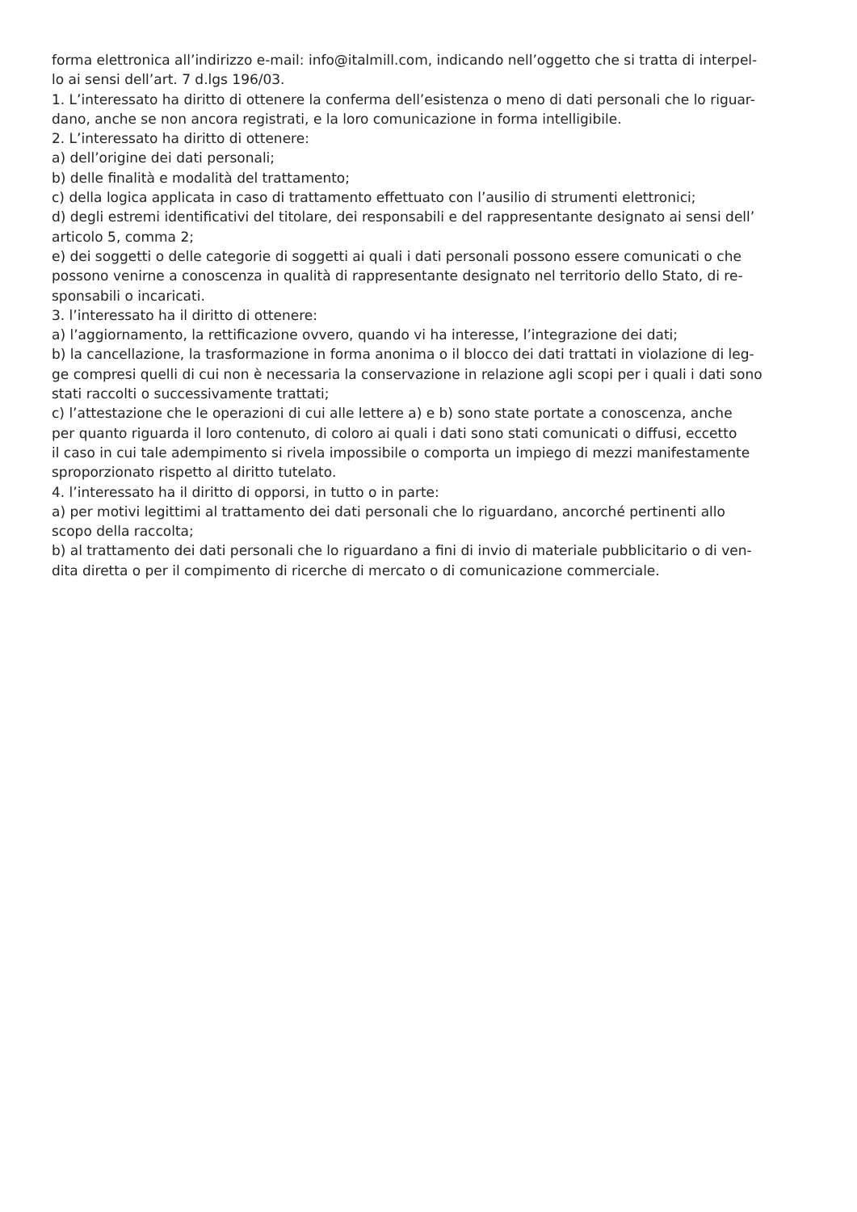forma elettronica all’indirizzo e-mail: info@italmill.com, indicando nell’oggetto che si tratta di interpel-
lo ai sensi dell’art. 7 d.lgs 196/03.
1. L’interessato ha diritto di ottenere la conferma dell’esistenza o meno di dati personali che lo riguar-
dano, anche se non ancora registrati, e la loro comunicazione in forma intelligibile.
2. L’interessato ha diritto di ottenere:
a) dell’origine dei dati personali;
b) delle finalità e modalità del trattamento;
c) della logica applicata in caso di trattamento effettuato con l’ausilio di strumenti elettronici;
d) degli estremi identificativi del titolare, dei responsabili e del rappresentante designato ai sensi dell’
articolo 5, comma 2;
e) dei soggetti o delle categorie di soggetti ai quali i dati personali possono essere comunicati o che
possono venirne a conoscenza in qualità di rappresentante designato nel territorio dello Stato, di re-
sponsabili o incaricati.
3. l’interessato ha il diritto di ottenere:
a) l’aggiornamento, la rettificazione ovvero, quando vi ha interesse, l’integrazione dei dati;
b) la cancellazione, la trasformazione in forma anonima o il blocco dei dati trattati in violazione di leg-
ge compresi quelli di cui non è necessaria la conservazione in relazione agli scopi per i quali i dati sono
stati raccolti o successivamente trattati;
c) l’attestazione che le operazioni di cui alle lettere a) e b) sono state portate a conoscenza, anche
per quanto riguarda il loro contenuto, di coloro ai quali i dati sono stati comunicati o diffusi, eccetto
il caso in cui tale adempimento si rivela impossibile o comporta un impiego di mezzi manifestamente
sproporzionato rispetto al diritto tutelato.
4. l’interessato ha il diritto di opporsi, in tutto o in parte:
a) per motivi legittimi al trattamento dei dati personali che lo riguardano, ancorché pertinenti allo
scopo della raccolta;
b) al trattamento dei dati personali che lo riguardano a fini di invio di materiale pubblicitario o di ven-
dita diretta o per il compimento di ricerche di mercato o di comunicazione commerciale.